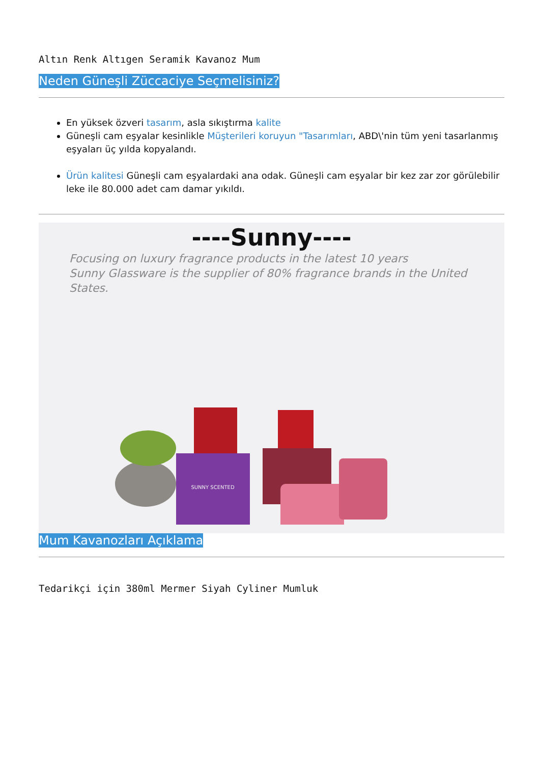Altın Renk Altıgen Seramik Kavanoz Mum
Neden Güneşli Züccaciye Seçmelisiniz?
En yüksek özveri tasarım, asla sıkıştırma kalite
Güneşli cam eşyalar kesinlikle Müşterileri koruyun "Tasarımları, ABD\'nin tüm yeni tasarlanmış eşyaları üç yılda kopyalandı.
Ürün kalitesi Güneşli cam eşyalardaki ana odak. Güneşli cam eşyalar bir kez zar zor görülebilir leke ile 80.000 adet cam damar yıkıldı.
----Sunny----
Focusing on luxury fragrance products in the latest 10 years
Sunny Glassware is the supplier of 80% fragrance brands in the United States.
SUNNY SCENTED
Mum Kavanozları Açıklama
Tedarikçi için 380ml Mermer Siyah Cyliner Mumluk